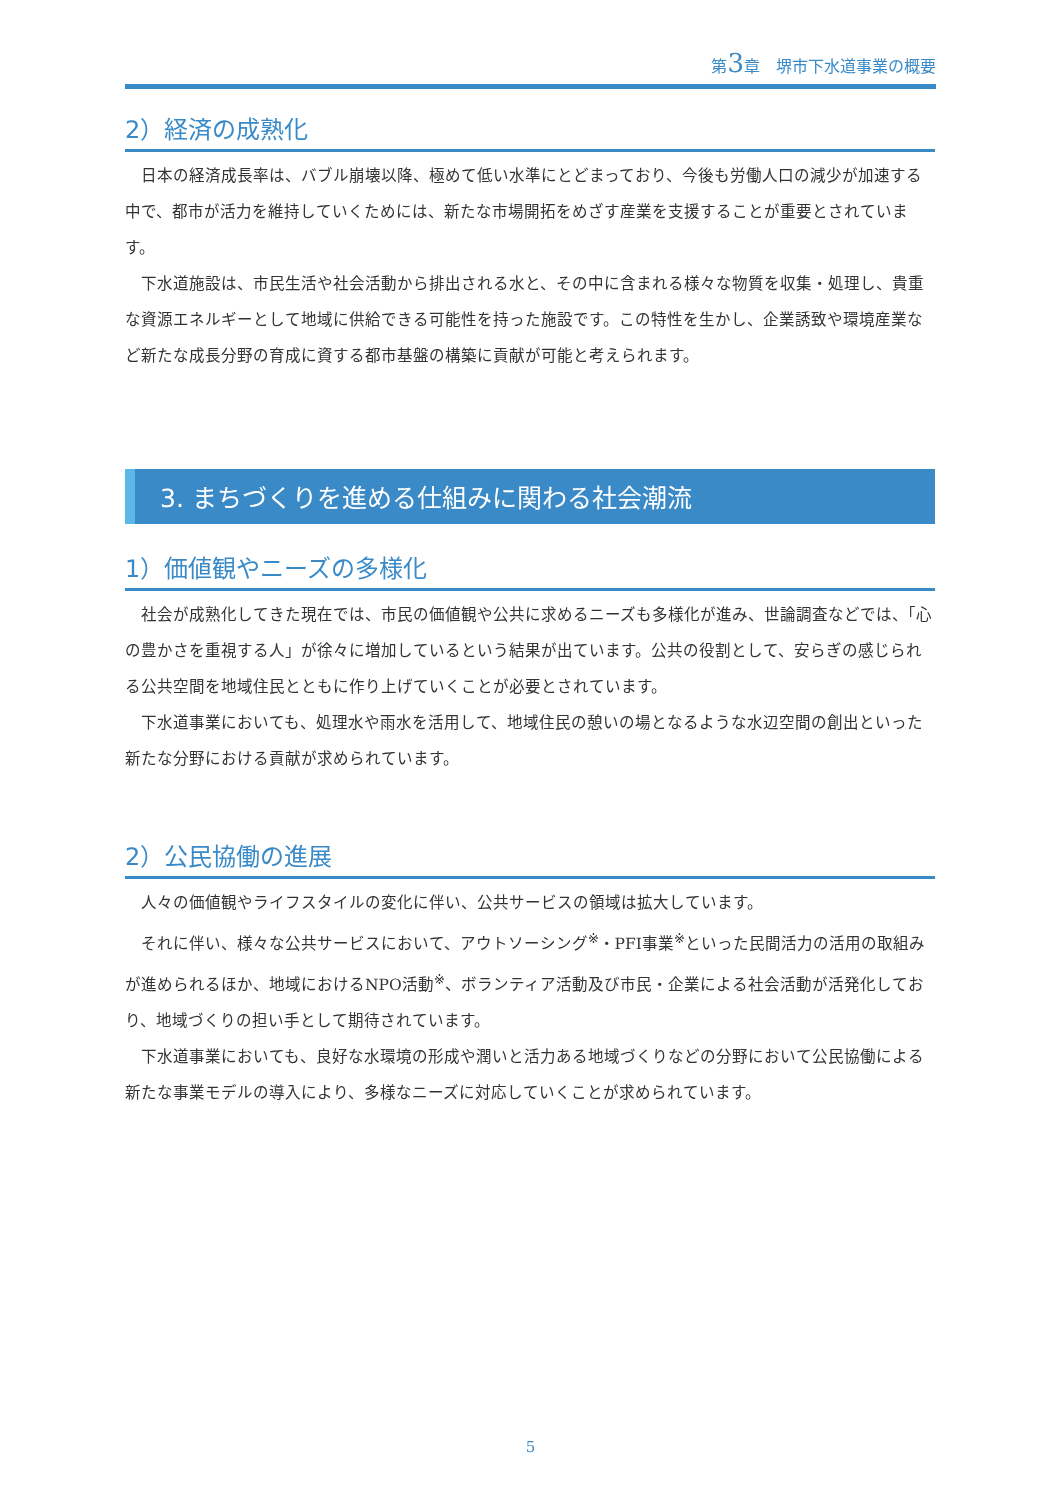第3章　堺市下水道事業の概要
2）経済の成熟化
日本の経済成長率は、バブル崩壊以降、極めて低い水準にとどまっており、今後も労働人口の減少が加速する中で、都市が活力を維持していくためには、新たな市場開拓をめざす産業を支援することが重要とされています。
下水道施設は、市民生活や社会活動から排出される水と、その中に含まれる様々な物質を収集・処理し、貴重な資源エネルギーとして地域に供給できる可能性を持った施設です。この特性を生かし、企業誘致や環境産業など新たな成長分野の育成に資する都市基盤の構築に貢献が可能と考えられます。
3. まちづくりを進める仕組みに関わる社会潮流
1）価値観やニーズの多様化
社会が成熟化してきた現在では、市民の価値観や公共に求めるニーズも多様化が進み、世論調査などでは、「心の豊かさを重視する人」が徐々に増加しているという結果が出ています。公共の役割として、安らぎの感じられる公共空間を地域住民とともに作り上げていくことが必要とされています。
下水道事業においても、処理水や雨水を活用して、地域住民の憩いの場となるような水辺空間の創出といった新たな分野における貢献が求められています。
2）公民協働の進展
人々の価値観やライフスタイルの変化に伴い、公共サービスの領域は拡大しています。
それに伴い、様々な公共サービスにおいて、アウトソーシング<sup>※</sup>・PFI事業<sup>※</sup>といった民間活力の活用の取組みが進められるほか、地域におけるNPO活動<sup>※</sup>、ボランティア活動及び市民・企業による社会活動が活発化しており、地域づくりの担い手として期待されています。
下水道事業においても、良好な水環境の形成や潤いと活力ある地域づくりなどの分野において公民協働による新たな事業モデルの導入により、多様なニーズに対応していくことが求められています。
5